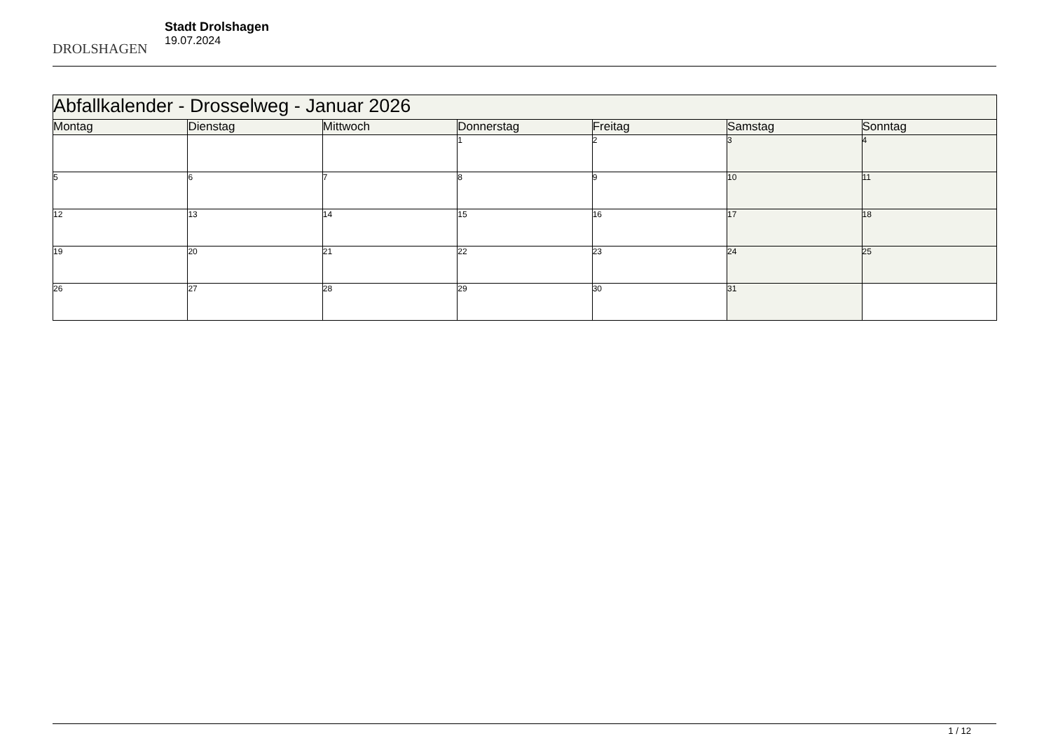DROLSHAGEN
Stadt Drolshagen
19.07.2024
| Abfallkalender - Drosselweg - Januar 2026 | | | | | | |
| --- | --- | --- | --- | --- | --- | --- |
| Montag | Dienstag | Mittwoch | Donnerstag | Freitag | Samstag | Sonntag |
| | | | 1 | 2 | 3 | 4 |
| 5 | 6 | 7 | 8 | 9 | 10 | 11 |
| 12 | 13 | 14 | 15 | 16 | 17 | 18 |
| 19 | 20 | 21 | 22 | 23 | 24 | 25 |
| 26 | 27 | 28 | 29 | 30 | 31 | |
1 / 12